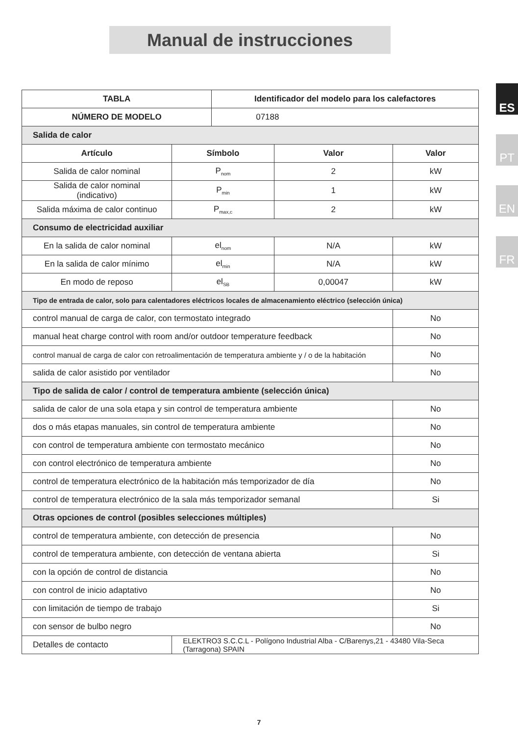Manual de instrucciones
ES
PT
EN
FR
| TABLA | | Identificador del modelo para los calefactores | | |
| --- | --- | --- | --- | --- |
| NÚMERO DE MODELO | | 07188 | | |
| Salida de calor | | | | |
| Artículo | Símbolo | | Valor | Valor |
| Salida de calor nominal | P<sub>nom</sub> | | 2 | kW |
| Salida de calor nominal (indicativo) | P<sub>min</sub> | | 1 | kW |
| Salida máxima de calor continuo | P<sub>max,c</sub> | | 2 | kW |
| Consumo de electricidad auxiliar | | | | |
| En la salida de calor nominal | el<sub>nom</sub> | | N/A | kW |
| En la salida de calor mínimo | el<sub>min</sub> | | N/A | kW |
| En modo de reposo | el<sub>SB</sub> | | 0,00047 | kW |
| Tipo de entrada de calor, solo para calentadores eléctricos locales de almacenamiento eléctrico (selección única) | | | | |
| control manual de carga de calor, con termostato integrado | | | | No |
| manual heat charge control with room and/or outdoor temperature feedback | | | | No |
| control manual de carga de calor con retroalimentación de temperatura ambiente y / o de la habitación | | | | No |
| salida de calor asistido por ventilador | | | | No |
| Tipo de salida de calor / control de temperatura ambiente (selección única) | | | | |
| salida de calor de una sola etapa y sin control de temperatura ambiente | | | | No |
| dos o más etapas manuales, sin control de temperatura ambiente | | | | No |
| con control de temperatura ambiente con termostato mecánico | | | | No |
| con control electrónico de temperatura ambiente | | | | No |
| control de temperatura electrónico de la habitación más temporizador de día | | | | No |
| control de temperatura electrónico de la sala más temporizador semanal | | | | Si |
| Otras opciones de control (posibles selecciones múltiples) | | | | |
| control de temperatura ambiente, con detección de presencia | | | | No |
| control de temperatura ambiente, con detección de ventana abierta | | | | Si |
| con la opción de control de distancia | | | | No |
| con control de inicio adaptativo | | | | No |
| con limitación de tiempo de trabajo | | | | Si |
| con sensor de bulbo negro | | | | No |
| Detalles de contacto | ELEKTRO3 S.C.C.L - Polígono Industrial Alba - C/Barenys,21 - 43480 Vila-Seca (Tarragona) SPAIN | | | |
7